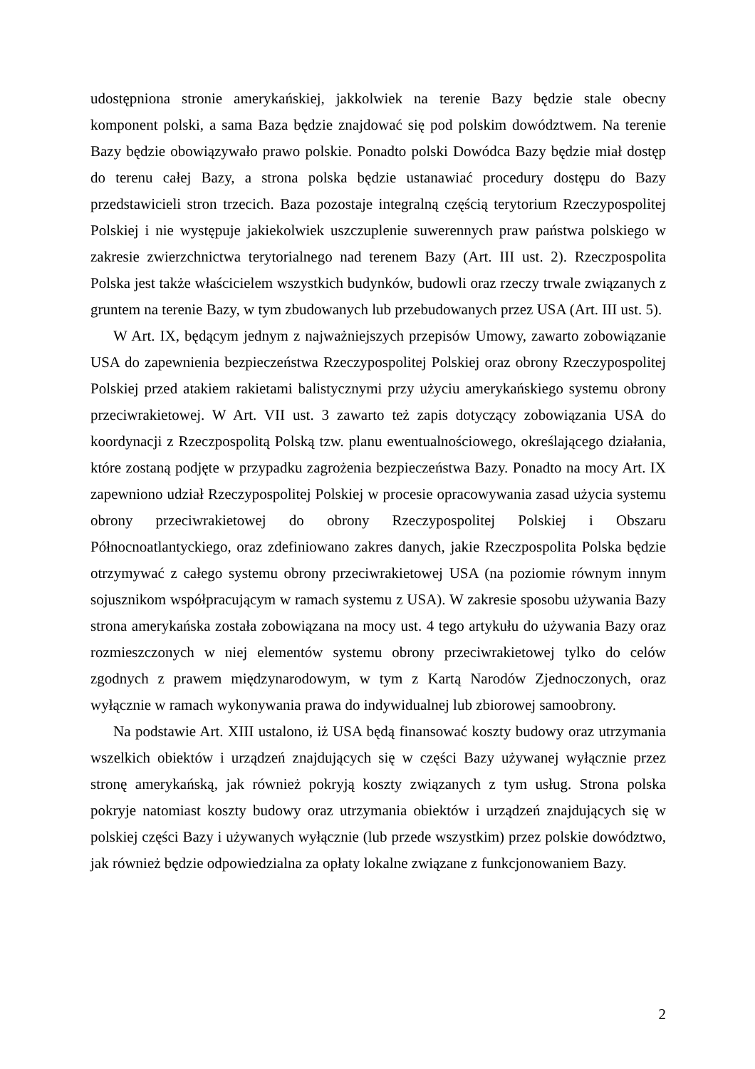udostępniona stronie amerykańskiej, jakkolwiek na terenie Bazy będzie stale obecny komponent polski, a sama Baza będzie znajdować się pod polskim dowództwem. Na terenie Bazy będzie obowiązywało prawo polskie. Ponadto polski Dowódca Bazy będzie miał dostęp do terenu całej Bazy, a strona polska będzie ustanawiać procedury dostępu do Bazy przedstawicieli stron trzecich. Baza pozostaje integralną częścią terytorium Rzeczypospolitej Polskiej i nie występuje jakiekolwiek uszczuplenie suwerennych praw państwa polskiego w zakresie zwierzchnictwa terytorialnego nad terenem Bazy (Art. III ust. 2). Rzeczpospolita Polska jest także właścicielem wszystkich budynków, budowli oraz rzeczy trwale związanych z gruntem na terenie Bazy, w tym zbudowanych lub przebudowanych przez USA (Art. III ust. 5).
W Art. IX, będącym jednym z najważniejszych przepisów Umowy, zawarto zobowiązanie USA do zapewnienia bezpieczeństwa Rzeczypospolitej Polskiej oraz obrony Rzeczypospolitej Polskiej przed atakiem rakietami balistycznymi przy użyciu amerykańskiego systemu obrony przeciwrakietowej. W Art. VII ust. 3 zawarto też zapis dotyczący zobowiązania USA do koordynacji z Rzeczpospolitą Polską tzw. planu ewentualnościowego, określającego działania, które zostaną podjęte w przypadku zagrożenia bezpieczeństwa Bazy. Ponadto na mocy Art. IX zapewniono udział Rzeczypospolitej Polskiej w procesie opracowywania zasad użycia systemu obrony przeciwrakietowej do obrony Rzeczypospolitej Polskiej i Obszaru Północnoatlantyckiego, oraz zdefiniowano zakres danych, jakie Rzeczpospolita Polska będzie otrzymywać z całego systemu obrony przeciwrakietowej USA (na poziomie równym innym sojusznikom współpracującym w ramach systemu z USA). W zakresie sposobu używania Bazy strona amerykańska została zobowiązana na mocy ust. 4 tego artykułu do używania Bazy oraz rozmieszczonych w niej elementów systemu obrony przeciwrakietowej tylko do celów zgodnych z prawem międzynarodowym, w tym z Kartą Narodów Zjednoczonych, oraz wyłącznie w ramach wykonywania prawa do indywidualnej lub zbiorowej samoobrony.
Na podstawie Art. XIII ustalono, iż USA będą finansować koszty budowy oraz utrzymania wszelkich obiektów i urządzeń znajdujących się w części Bazy używanej wyłącznie przez stronę amerykańską, jak również pokryją koszty związanych z tym usług. Strona polska pokryje natomiast koszty budowy oraz utrzymania obiektów i urządzeń znajdujących się w polskiej części Bazy i używanych wyłącznie (lub przede wszystkim) przez polskie dowództwo, jak również będzie odpowiedzialna za opłaty lokalne związane z funkcjonowaniem Bazy.
2